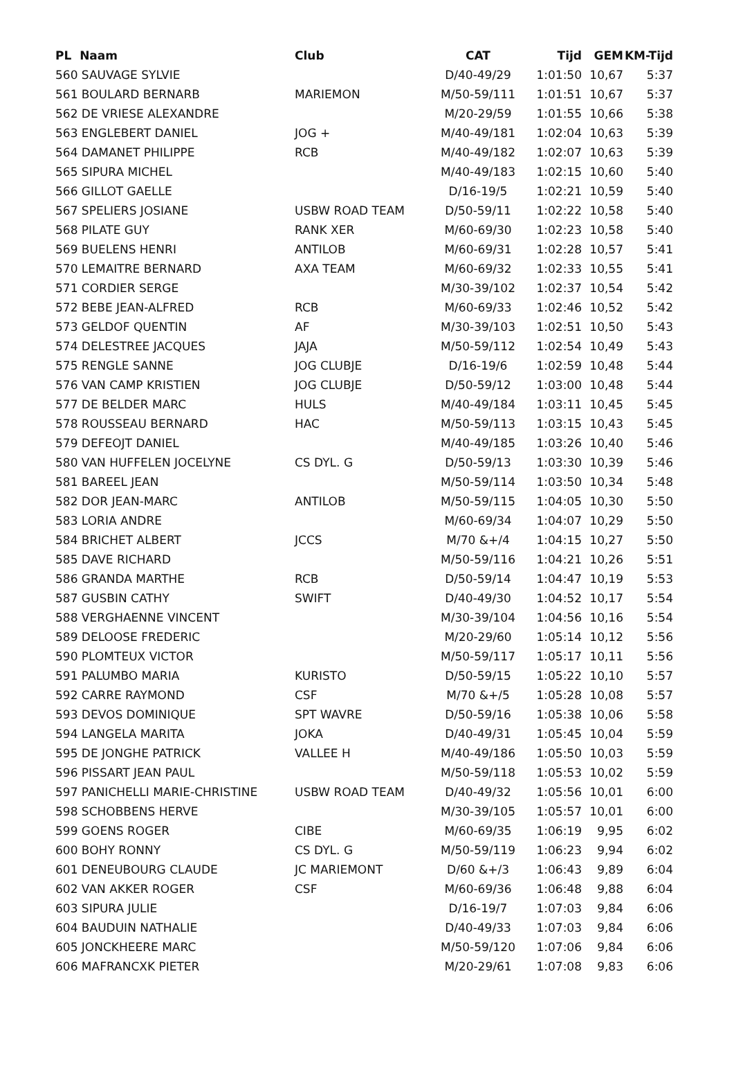| PL Naam | Club | CAT | Tijd | GEM | KM-Tijd |
| --- | --- | --- | --- | --- | --- |
| 560 SAUVAGE SYLVIE | | D/40-49/29 | 1:01:50 | 10,67 | 5:37 |
| 561 BOULARD BERNARB | MARIEMON | M/50-59/111 | 1:01:51 | 10,67 | 5:37 |
| 562 DE VRIESE ALEXANDRE | | M/20-29/59 | 1:01:55 | 10,66 | 5:38 |
| 563 ENGLEBERT DANIEL | JOG + | M/40-49/181 | 1:02:04 | 10,63 | 5:39 |
| 564 DAMANET PHILIPPE | RCB | M/40-49/182 | 1:02:07 | 10,63 | 5:39 |
| 565 SIPURA MICHEL | | M/40-49/183 | 1:02:15 | 10,60 | 5:40 |
| 566 GILLOT GAELLE | | D/16-19/5 | 1:02:21 | 10,59 | 5:40 |
| 567 SPELIERS JOSIANE | USBW ROAD TEAM | D/50-59/11 | 1:02:22 | 10,58 | 5:40 |
| 568 PILATE GUY | RANK XER | M/60-69/30 | 1:02:23 | 10,58 | 5:40 |
| 569 BUELENS HENRI | ANTILOB | M/60-69/31 | 1:02:28 | 10,57 | 5:41 |
| 570 LEMAITRE BERNARD | AXA TEAM | M/60-69/32 | 1:02:33 | 10,55 | 5:41 |
| 571 CORDIER SERGE | | M/30-39/102 | 1:02:37 | 10,54 | 5:42 |
| 572 BEBE JEAN-ALFRED | RCB | M/60-69/33 | 1:02:46 | 10,52 | 5:42 |
| 573 GELDOF QUENTIN | AF | M/30-39/103 | 1:02:51 | 10,50 | 5:43 |
| 574 DELESTREE JACQUES | JAJA | M/50-59/112 | 1:02:54 | 10,49 | 5:43 |
| 575 RENGLE SANNE | JOG CLUBJE | D/16-19/6 | 1:02:59 | 10,48 | 5:44 |
| 576 VAN CAMP KRISTIEN | JOG CLUBJE | D/50-59/12 | 1:03:00 | 10,48 | 5:44 |
| 577 DE BELDER MARC | HULS | M/40-49/184 | 1:03:11 | 10,45 | 5:45 |
| 578 ROUSSEAU BERNARD | HAC | M/50-59/113 | 1:03:15 | 10,43 | 5:45 |
| 579 DEFEOJT DANIEL | | M/40-49/185 | 1:03:26 | 10,40 | 5:46 |
| 580 VAN HUFFELEN JOCELYNE | CS DYL. G | D/50-59/13 | 1:03:30 | 10,39 | 5:46 |
| 581 BAREEL JEAN | | M/50-59/114 | 1:03:50 | 10,34 | 5:48 |
| 582 DOR JEAN-MARC | ANTILOB | M/50-59/115 | 1:04:05 | 10,30 | 5:50 |
| 583 LORIA ANDRE | | M/60-69/34 | 1:04:07 | 10,29 | 5:50 |
| 584 BRICHET ALBERT | JCCS | M/70 &+/4 | 1:04:15 | 10,27 | 5:50 |
| 585 DAVE RICHARD | | M/50-59/116 | 1:04:21 | 10,26 | 5:51 |
| 586 GRANDA MARTHE | RCB | D/50-59/14 | 1:04:47 | 10,19 | 5:53 |
| 587 GUSBIN CATHY | SWIFT | D/40-49/30 | 1:04:52 | 10,17 | 5:54 |
| 588 VERGHAENNE VINCENT | | M/30-39/104 | 1:04:56 | 10,16 | 5:54 |
| 589 DELOOSE FREDERIC | | M/20-29/60 | 1:05:14 | 10,12 | 5:56 |
| 590 PLOMTEUX VICTOR | | M/50-59/117 | 1:05:17 | 10,11 | 5:56 |
| 591 PALUMBO MARIA | KURISTO | D/50-59/15 | 1:05:22 | 10,10 | 5:57 |
| 592 CARRE RAYMOND | CSF | M/70 &+/5 | 1:05:28 | 10,08 | 5:57 |
| 593 DEVOS DOMINIQUE | SPT WAVRE | D/50-59/16 | 1:05:38 | 10,06 | 5:58 |
| 594 LANGELA MARITA | JOKA | D/40-49/31 | 1:05:45 | 10,04 | 5:59 |
| 595 DE JONGHE PATRICK | VALLEE H | M/40-49/186 | 1:05:50 | 10,03 | 5:59 |
| 596 PISSART JEAN PAUL | | M/50-59/118 | 1:05:53 | 10,02 | 5:59 |
| 597 PANICHELLI MARIE-CHRISTINE | USBW ROAD TEAM | D/40-49/32 | 1:05:56 | 10,01 | 6:00 |
| 598 SCHOBBENS HERVE | | M/30-39/105 | 1:05:57 | 10,01 | 6:00 |
| 599 GOENS ROGER | CIBE | M/60-69/35 | 1:06:19 | 9,95 | 6:02 |
| 600 BOHY RONNY | CS DYL. G | M/50-59/119 | 1:06:23 | 9,94 | 6:02 |
| 601 DENEUBOURG CLAUDE | JC MARIEMONT | D/60 &+/3 | 1:06:43 | 9,89 | 6:04 |
| 602 VAN AKKER ROGER | CSF | M/60-69/36 | 1:06:48 | 9,88 | 6:04 |
| 603 SIPURA JULIE | | D/16-19/7 | 1:07:03 | 9,84 | 6:06 |
| 604 BAUDUIN NATHALIE | | D/40-49/33 | 1:07:03 | 9,84 | 6:06 |
| 605 JONCKHEERE MARC | | M/50-59/120 | 1:07:06 | 9,84 | 6:06 |
| 606 MAFRANCXK PIETER | | M/20-29/61 | 1:07:08 | 9,83 | 6:06 |